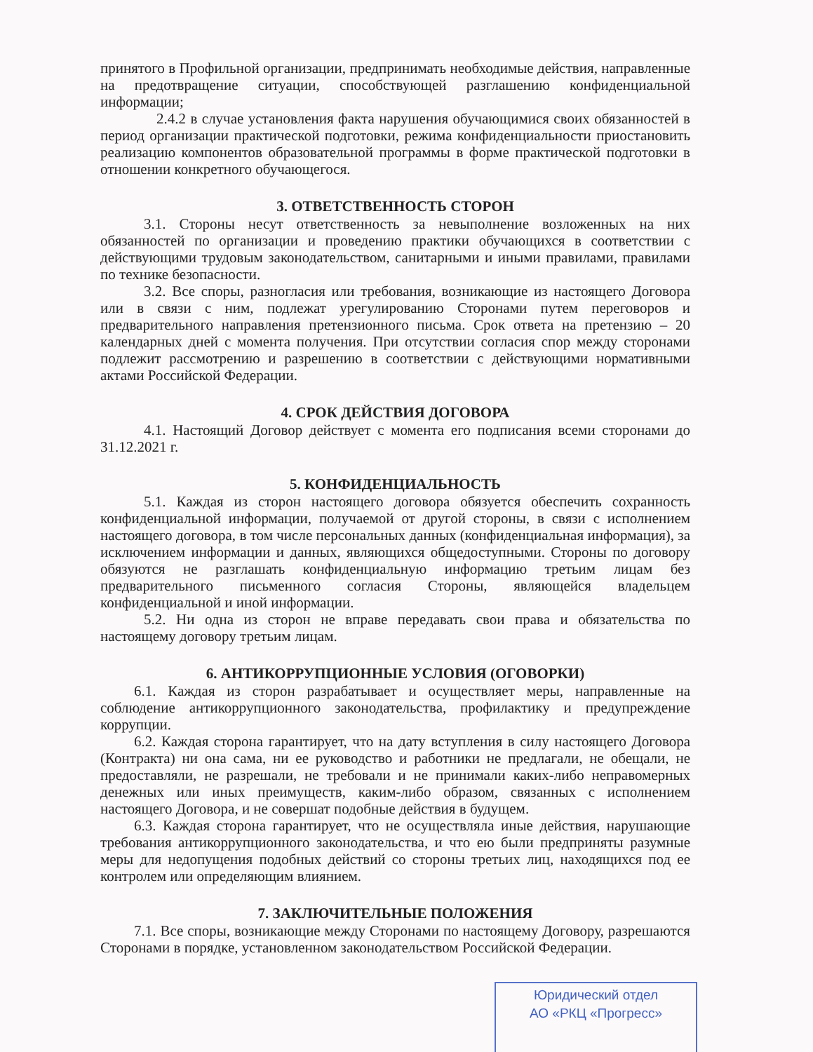принятого в Профильной организации, предпринимать необходимые действия, направленные на предотвращение ситуации, способствующей разглашению конфиденциальной информации;
2.4.2 в случае установления факта нарушения обучающимися своих обязанностей в период организации практической подготовки, режима конфиденциальности приостановить реализацию компонентов образовательной программы в форме практической подготовки в отношении конкретного обучающегося.
3. ОТВЕТСТВЕННОСТЬ СТОРОН
3.1. Стороны несут ответственность за невыполнение возложенных на них обязанностей по организации и проведению практики обучающихся в соответствии с действующими трудовым законодательством, санитарными и иными правилами, правилами по технике безопасности.
3.2. Все споры, разногласия или требования, возникающие из настоящего Договора или в связи с ним, подлежат урегулированию Сторонами путем переговоров и предварительного направления претензионного письма. Срок ответа на претензию – 20 календарных дней с момента получения. При отсутствии согласия спор между сторонами подлежит рассмотрению и разрешению в соответствии с действующими нормативными актами Российской Федерации.
4. СРОК ДЕЙСТВИЯ ДОГОВОРА
4.1. Настоящий Договор действует с момента его подписания всеми сторонами до 31.12.2021 г.
5. КОНФИДЕНЦИАЛЬНОСТЬ
5.1. Каждая из сторон настоящего договора обязуется обеспечить сохранность конфиденциальной информации, получаемой от другой стороны, в связи с исполнением настоящего договора, в том числе персональных данных (конфиденциальная информация), за исключением информации и данных, являющихся общедоступными. Стороны по договору обязуются не разглашать конфиденциальную информацию третьим лицам без предварительного письменного согласия Стороны, являющейся владельцем конфиденциальной и иной информации.
5.2. Ни одна из сторон не вправе передавать свои права и обязательства по настоящему договору третьим лицам.
6. АНТИКОРРУПЦИОННЫЕ УСЛОВИЯ (ОГОВОРКИ)
6.1. Каждая из сторон разрабатывает и осуществляет меры, направленные на соблюдение антикоррупционного законодательства, профилактику и предупреждение коррупции.
6.2. Каждая сторона гарантирует, что на дату вступления в силу настоящего Договора (Контракта) ни она сама, ни ее руководство и работники не предлагали, не обещали, не предоставляли, не разрешали, не требовали и не принимали каких-либо неправомерных денежных или иных преимуществ, каким-либо образом, связанных с исполнением настоящего Договора, и не совершат подобные действия в будущем.
6.3. Каждая сторона гарантирует, что не осуществляла иные действия, нарушающие требования антикоррупционного законодательства, и что ею были предприняты разумные меры для недопущения подобных действий со стороны третьих лиц, находящихся под ее контролем или определяющим влиянием.
7. ЗАКЛЮЧИТЕЛЬНЫЕ ПОЛОЖЕНИЯ
7.1. Все споры, возникающие между Сторонами по настоящему Договору, разрешаются Сторонами в порядке, установленном законодательством Российской Федерации.
Юридический отдел
АО «РКЦ «Прогресс»